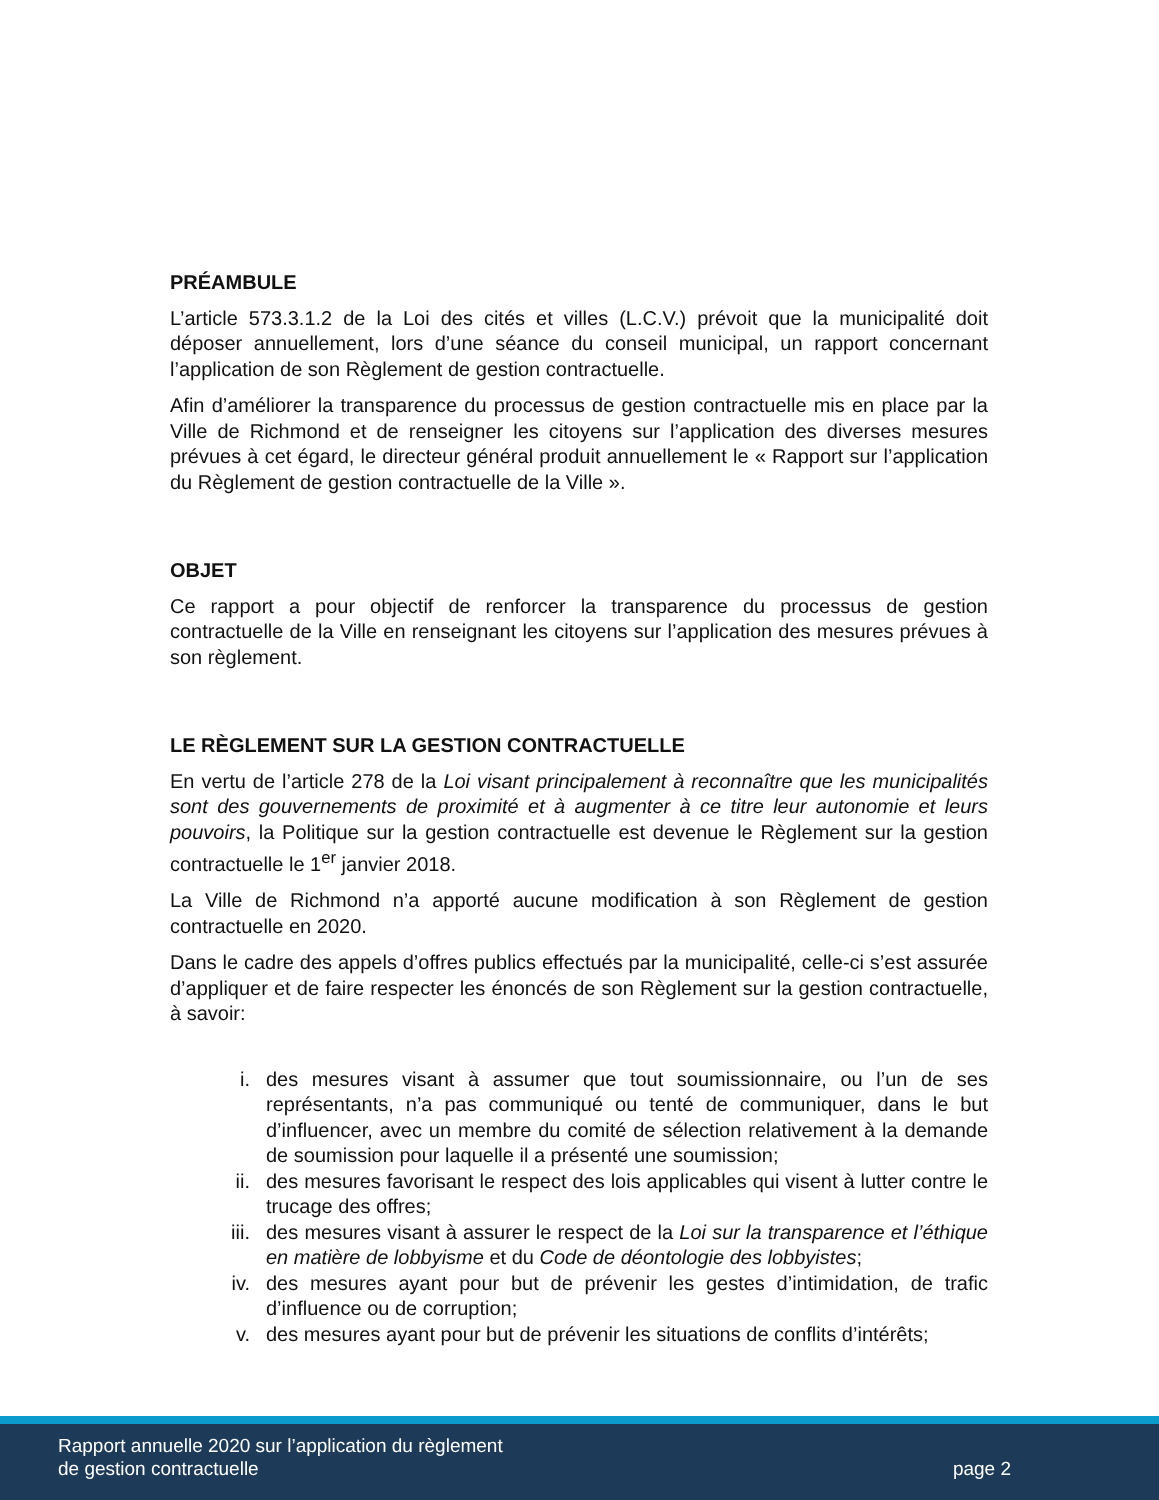PRÉAMBULE
L’article 573.3.1.2 de la Loi des cités et villes (L.C.V.) prévoit que la municipalité doit déposer annuellement, lors d’une séance du conseil municipal, un rapport concernant l’application de son Règlement de gestion contractuelle.
Afin d’améliorer la transparence du processus de gestion contractuelle mis en place par la Ville de Richmond et de renseigner les citoyens sur l’application des diverses mesures prévues à cet égard, le directeur général produit annuellement le « Rapport sur l’application du Règlement de gestion contractuelle de la Ville ».
OBJET
Ce rapport a pour objectif de renforcer la transparence du processus de gestion contractuelle de la Ville en renseignant les citoyens sur l’application des mesures prévues à son règlement.
LE RÈGLEMENT SUR LA GESTION CONTRACTUELLE
En vertu de l’article 278 de la Loi visant principalement à reconnaître que les municipalités sont des gouvernements de proximité et à augmenter à ce titre leur autonomie et leurs pouvoirs, la Politique sur la gestion contractuelle est devenue le Règlement sur la gestion contractuelle le 1<sup>er</sup> janvier 2018.
La Ville de Richmond n’a apporté aucune modification à son Règlement de gestion contractuelle en 2020.
Dans le cadre des appels d’offres publics effectués par la municipalité, celle-ci s’est assurée d’appliquer et de faire respecter les énoncés de son Règlement sur la gestion contractuelle, à savoir:
i. des mesures visant à assumer que tout soumissionnaire, ou l’un de ses représentants, n’a pas communiqué ou tenté de communiquer, dans le but d’influencer, avec un membre du comité de sélection relativement à la demande de soumission pour laquelle il a présenté une soumission;
ii. des mesures favorisant le respect des lois applicables qui visent à lutter contre le trucage des offres;
iii. des mesures visant à assurer le respect de la Loi sur la transparence et l’éthique en matière de lobbyisme et du Code de déontologie des lobbyistes;
iv. des mesures ayant pour but de prévenir les gestes d’intimidation, de trafic d’influence ou de corruption;
v. des mesures ayant pour but de prévenir les situations de conflits d’intérêts;
Rapport annuelle 2020 sur l’application du règlement
de gestion contractuelle
page 2